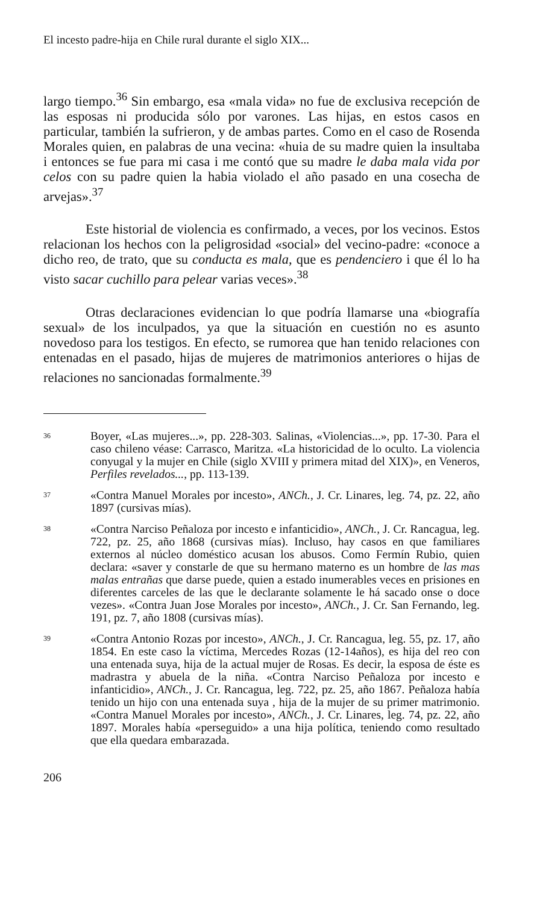El incesto padre-hija en Chile rural durante el siglo XIX...
largo tiempo.<sup>36</sup> Sin embargo, esa «mala vida» no fue de exclusiva recepción de las esposas ni producida sólo por varones. Las hijas, en estos casos en particular, también la sufrieron, y de ambas partes. Como en el caso de Rosenda Morales quien, en palabras de una vecina: «huia de su madre quien la insultaba i entonces se fue para mi casa i me contó que su madre le daba mala vida por celos con su padre quien la habia violado el año pasado en una cosecha de arvejas».<sup>37</sup>
Este historial de violencia es confirmado, a veces, por los vecinos. Estos relacionan los hechos con la peligrosidad «social» del vecino-padre: «conoce a dicho reo, de trato, que su conducta es mala, que es pendenciero i que él lo ha visto sacar cuchillo para pelear varias veces».<sup>38</sup>
Otras declaraciones evidencian lo que podría llamarse una «biografía sexual» de los inculpados, ya que la situación en cuestión no es asunto novedoso para los testigos. En efecto, se rumorea que han tenido relaciones con entenadas en el pasado, hijas de mujeres de matrimonios anteriores o hijas de relaciones no sancionadas formalmente.<sup>39</sup>
36 Boyer, «Las mujeres...», pp. 228-303. Salinas, «Violencias...», pp. 17-30. Para el caso chileno véase: Carrasco, Maritza. «La historicidad de lo oculto. La violencia conyugal y la mujer en Chile (siglo XVIII y primera mitad del XIX)», en Veneros, Perfiles revelados..., pp. 113-139.
37 «Contra Manuel Morales por incesto», ANCh., J. Cr. Linares, leg. 74, pz. 22, año 1897 (cursivas mías).
38 «Contra Narciso Peñaloza por incesto e infanticidio», ANCh., J. Cr. Rancagua, leg. 722, pz. 25, año 1868 (cursivas mías). Incluso, hay casos en que familiares externos al núcleo doméstico acusan los abusos. Como Fermín Rubio, quien declara: «saver y constarle de que su hermano materno es un hombre de las mas malas entrañas que darse puede, quien a estado inumerables veces en prisiones en diferentes carceles de las que le declarante solamente le há sacado onse o doce vezes». «Contra Juan Jose Morales por incesto», ANCh., J. Cr. San Fernando, leg. 191, pz. 7, año 1808 (cursivas mías).
39 «Contra Antonio Rozas por incesto», ANCh., J. Cr. Rancagua, leg. 55, pz. 17, año 1854. En este caso la víctima, Mercedes Rozas (12-14años), es hija del reo con una entenada suya, hija de la actual mujer de Rosas. Es decir, la esposa de éste es madrastra y abuela de la niña. «Contra Narciso Peñaloza por incesto e infanticidio», ANCh., J. Cr. Rancagua, leg. 722, pz. 25, año 1867. Peñaloza había tenido un hijo con una entenada suya , hija de la mujer de su primer matrimonio. «Contra Manuel Morales por incesto», ANCh., J. Cr. Linares, leg. 74, pz. 22, año 1897. Morales había «perseguido» a una hija política, teniendo como resultado que ella quedara embarazada.
206